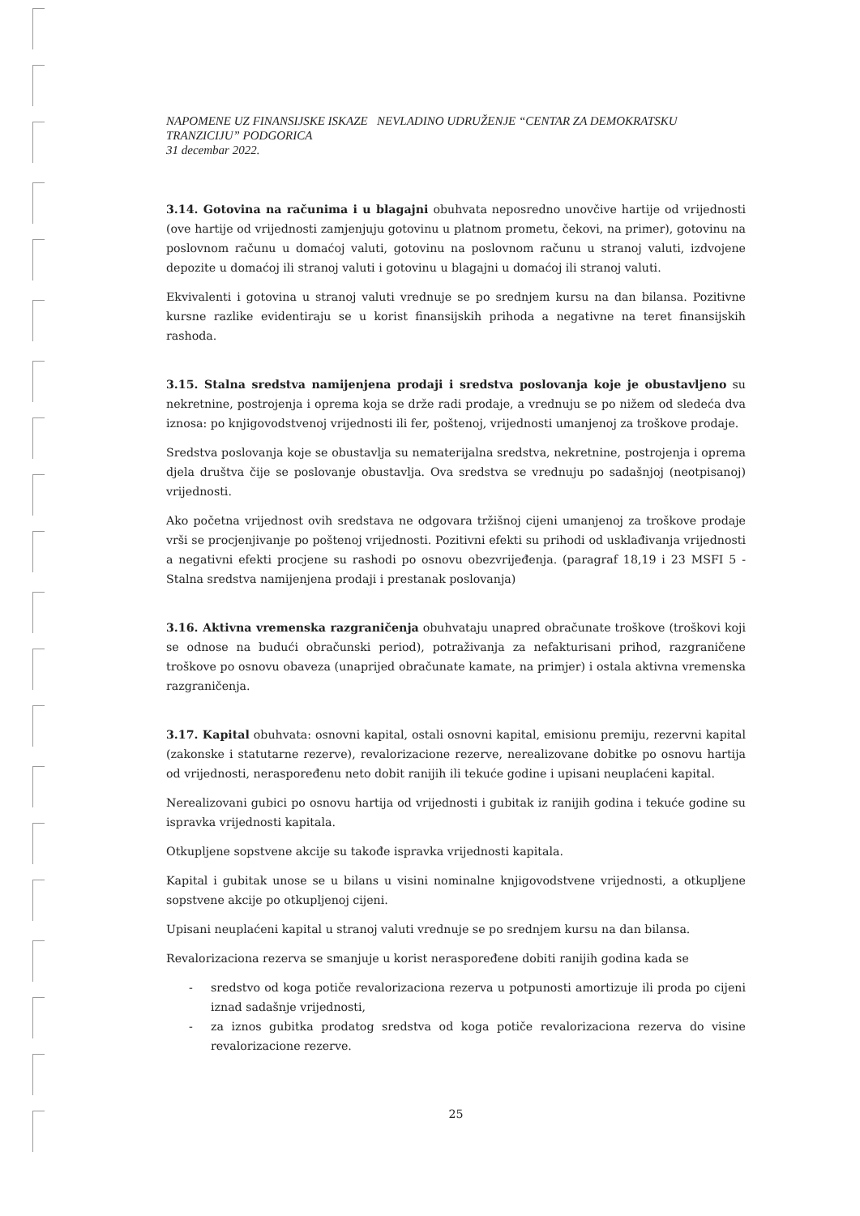NAPOMENE UZ FINANSIJSKE ISKAZE NEVLADINO UDRUŽENJE “CENTAR ZA DEMOKRATSKU TRANZICIJU” PODGORICA
31 decembar 2022.
3.14. Gotovina na računima i u blagajni obuhvata neposredno unovčive hartije od vrijednosti (ove hartije od vrijednosti zamjenjuju gotovinu u platnom prometu, čekovi, na primer), gotovinu na poslovnom računu u domaćoj valuti, gotovinu na poslovnom računu u stranoj valuti, izdvojene depozite u domaćoj ili stranoj valuti i gotovinu u blagajni u domaćoj ili stranoj valuti.
Ekvivalenti i gotovina u stranoj valuti vrednuje se po srednjem kursu na dan bilansa. Pozitivne kursne razlike evidentiraju se u korist finansijskih prihoda a negativne na teret finansijskih rashoda.
3.15. Stalna sredstva namijenjena prodaji i sredstva poslovanja koje je obustavljeno su nekretnine, postrojenja i oprema koja se drže radi prodaje, a vrednuju se po nižem od sledeća dva iznosa: po knjigovodstvenoj vrijednosti ili fer, poštenoj, vrijednosti umanjenoj za troškove prodaje.
Sredstva poslovanja koje se obustavlja su nematerijalna sredstva, nekretnine, postrojenja i oprema djela društva čije se poslovanje obustavlja. Ova sredstva se vrednuju po sadašnjoj (neotpisanoj) vrijednosti.
Ako početna vrijednost ovih sredstava ne odgovara tržišnoj cijeni umanjenoj za troškove prodaje vrši se procjenjivanje po poštenoj vrijednosti. Pozitivni efekti su prihodi od usklađivanja vrijednosti a negativni efekti procjene su rashodi po osnovu obezvrijeđenja. (paragraf 18,19 i 23 MSFI 5 - Stalna sredstva namijenjena prodaji i prestanak poslovanja)
3.16. Aktivna vremenska razgraničenja obuhvataju unapred obračunate troškove (troškovi koji se odnose na budući obračunski period), potraživanja za nefakturisani prihod, razgraničene troškove po osnovu obaveza (unaprijed obračunate kamate, na primjer) i ostala aktivna vremenska razgraničenja.
3.17. Kapital obuhvata: osnovni kapital, ostali osnovni kapital, emisionu premiju, rezervni kapital (zakonske i statutarne rezerve), revalorizacione rezerve, nerealizovane dobitke po osnovu hartija od vrijednosti, neraspoređenu neto dobit ranijih ili tekuće godine i upisani neuplaćeni kapital.
Nerealizovani gubici po osnovu hartija od vrijednosti i gubitak iz ranijih godina i tekuće godine su ispravka vrijednosti kapitala.
Otkupljene sopstvene akcije su takođe ispravka vrijednosti kapitala.
Kapital i gubitak unose se u bilans u visini nominalne knjigovodstvene vrijednosti, a otkupljene sopstvene akcije po otkupljenoj cijeni.
Upisani neuplaćeni kapital u stranoj valuti vrednuje se po srednjem kursu na dan bilansa.
Revalorizaciona rezerva se smanjuje u korist neraspoređene dobiti ranijih godina kada se
- sredstvo od koga potiče revalorizaciona rezerva u potpunosti amortizuje ili proda po cijeni iznad sadašnje vrijednosti,
- za iznos gubitka prodatog sredstva od koga potiče revalorizaciona rezerva do visine revalorizacione rezerve.
25